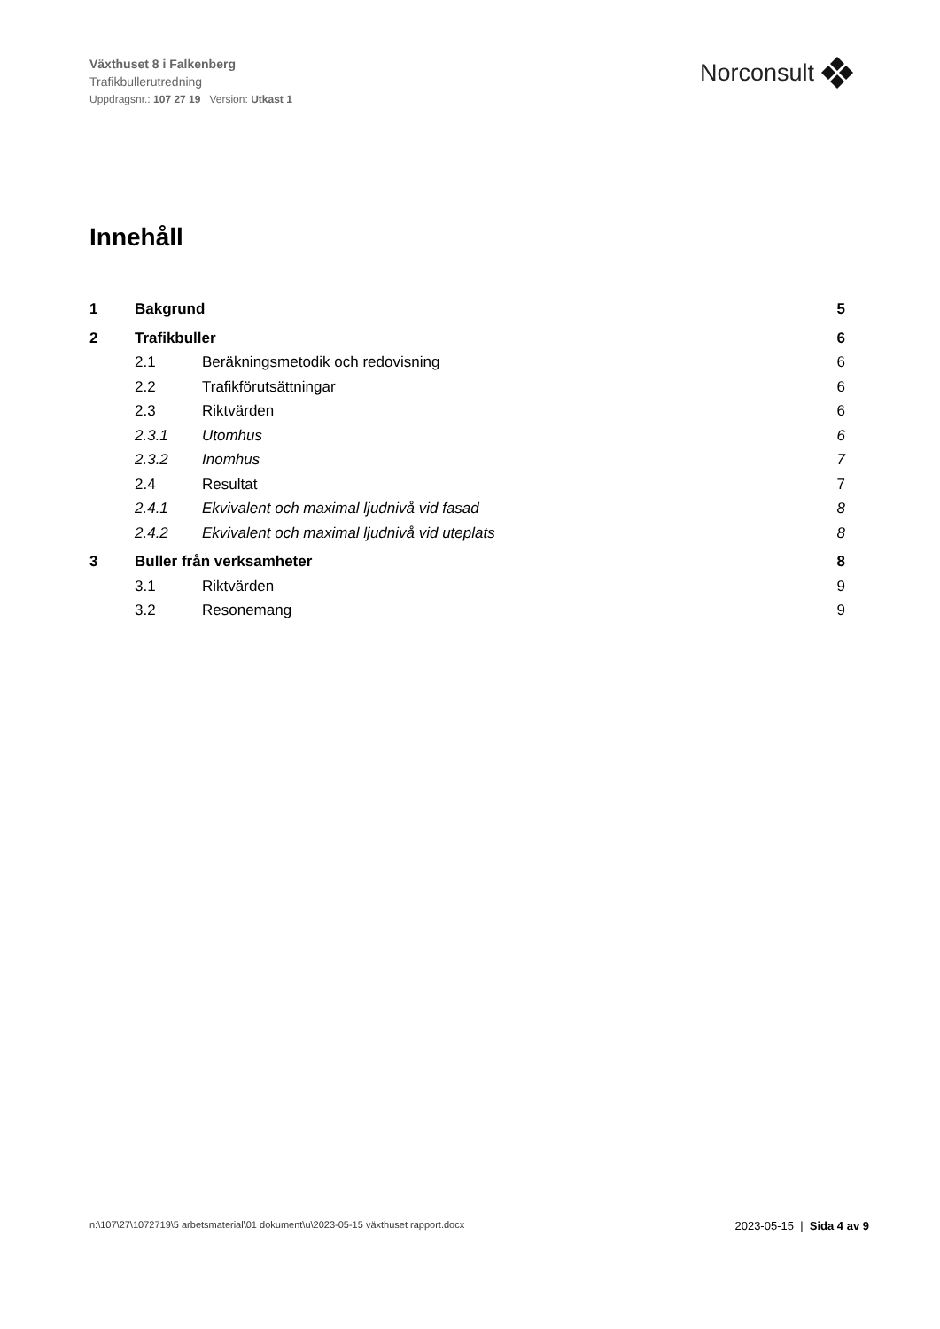Växthuset 8 i Falkenberg
Trafikbullerutredning
Uppdragsnr.: 107 27 19 Version: Utkast 1
Norconsult
Innehåll
1 Bakgrund 5
2 Trafikbuller 6
2.1 Beräkningsmetodik och redovisning 6
2.2 Trafikförutsättningar 6
2.3 Riktvärden 6
2.3.1 Utomhus 6
2.3.2 Inomhus 7
2.4 Resultat 7
2.4.1 Ekvivalent och maximal ljudnivå vid fasad 8
2.4.2 Ekvivalent och maximal ljudnivå vid uteplats 8
3 Buller från verksamheter 8
3.1 Riktvärden 9
3.2 Resonemang 9
n:\107\27\1072719\5 arbetsmaterial\01 dokument\u\2023-05-15 växthuset rapport.docx 2023-05-15 | Sida 4 av 9